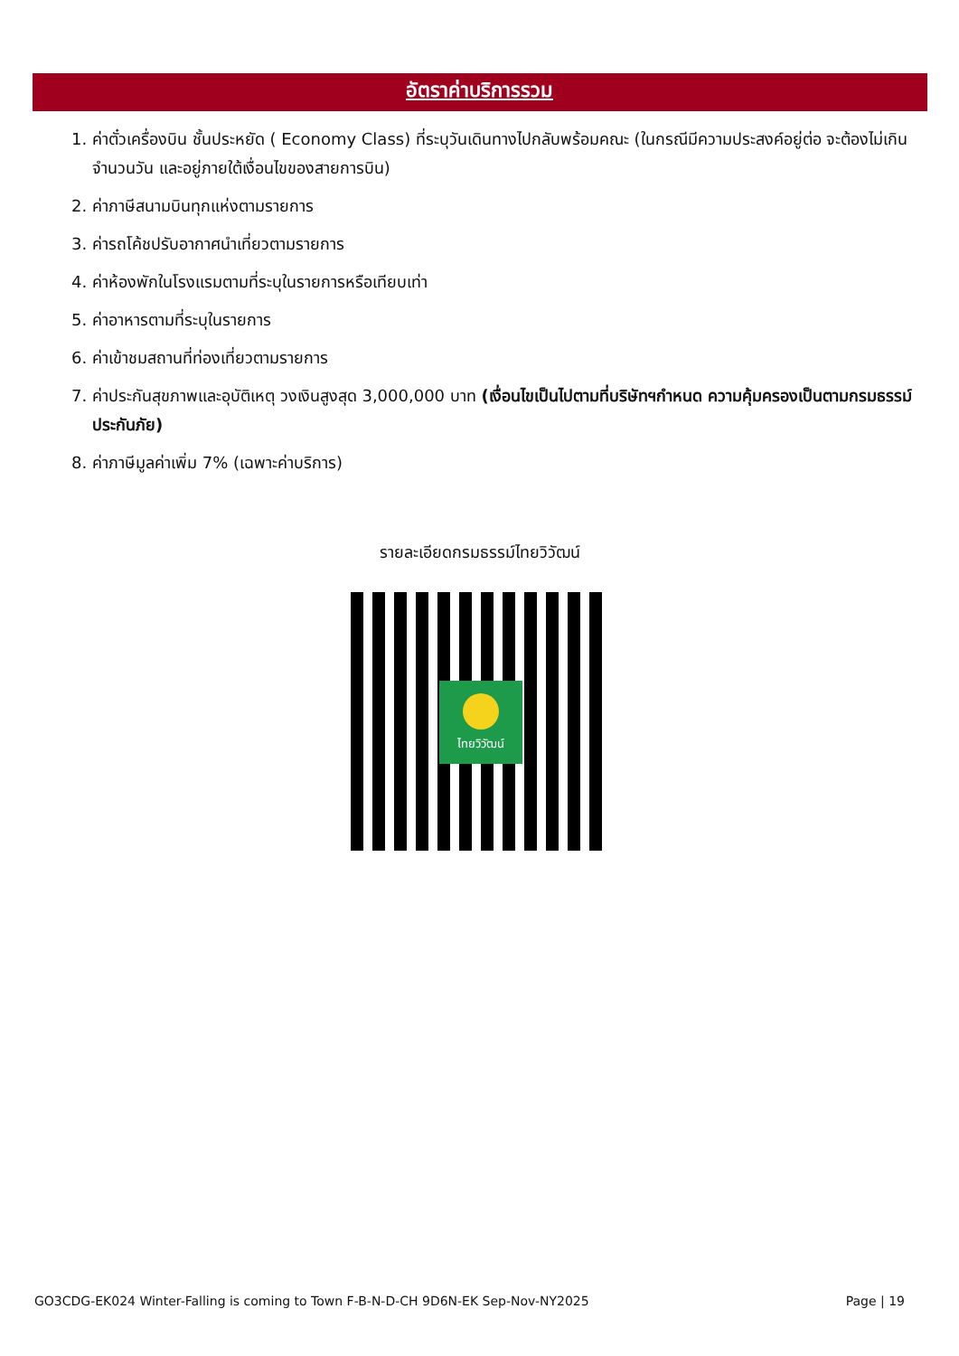อัตราค่าบริการรวม
1. ค่าตั๋วเครื่องบิน ชั้นประหยัด ( Economy Class) ที่ระบุวันเดินทางไปกลับพร้อมคณะ (ในกรณีมีความประสงค์อยู่ต่อ จะต้องไม่เกินจำนวนวัน และอยู่ภายใต้เงื่อนไขของสายการบิน)
2. ค่าภาษีสนามบินทุกแห่งตามรายการ
3. ค่ารถโค้ชปรับอากาศนำเที่ยวตามรายการ
4. ค่าห้องพักในโรงแรมตามที่ระบุในรายการหรือเทียบเท่า
5. ค่าอาหารตามที่ระบุในรายการ
6. ค่าเข้าชมสถานที่ท่องเที่ยวตามรายการ
7. ค่าประกันสุขภาพและอุบัติเหตุ วงเงินสูงสุด 3,000,000 บาท (เงื่อนไขเป็นไปตามที่บริษัทฯกำหนด ความคุ้มครองเป็นตามกรมธรรม์ประกันภัย)
8. ค่าภาษีมูลค่าเพิ่ม 7% (เฉพาะค่าบริการ)
รายละเอียดกรมธรรม์ไทยวิวัฒน์
ไทยวิวัฒน์
GO3CDG-EK024 Winter-Falling is coming to Town F-B-N-D-CH 9D6N-EK Sep-Nov-NY2025 Page | 19